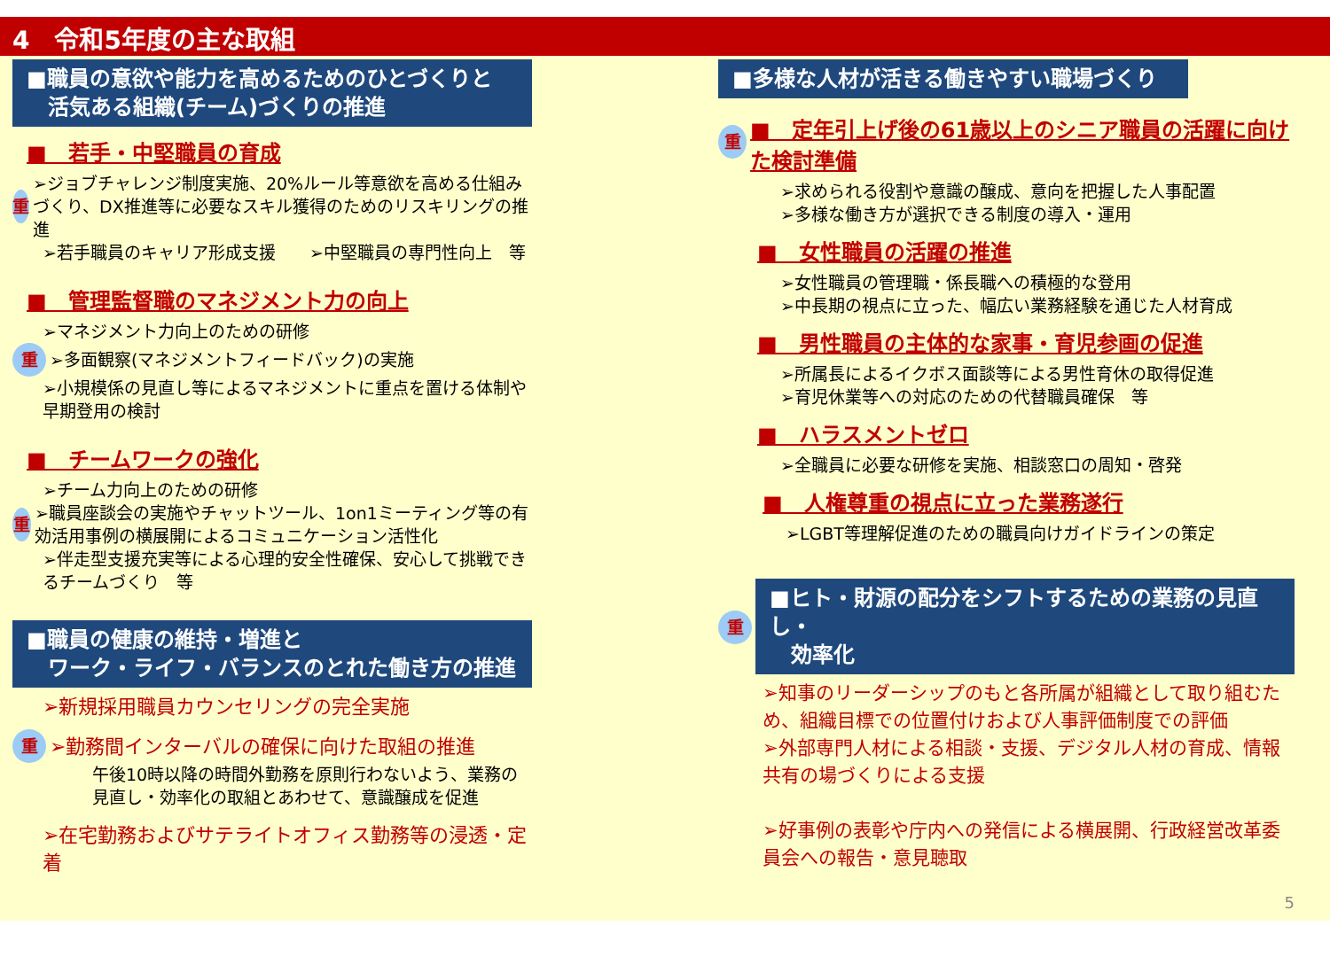4　令和5年度の主な取組
■職員の意欲や能力を高めるためのひとづくりと
　活気ある組織(チーム)づくりの推進
■　若手・中堅職員の育成
重
➢ジョブチャレンジ制度実施、20%ルール等意欲を高める仕組みづくり、DX推進等に必要なスキル獲得のためのリスキリングの推進
➢若手職員のキャリア形成支援　　➢中堅職員の専門性向上　等
■　管理監督職のマネジメント力の向上
➢マネジメント力向上のための研修
重
➢多面観察(マネジメントフィードバック)の実施
➢小規模係の見直し等によるマネジメントに重点を置ける体制や早期登用の検討
■　チームワークの強化
➢チーム力向上のための研修
重
➢職員座談会の実施やチャットツール、1on1ミーティング等の有効活用事例の横展開によるコミュニケーション活性化
➢伴走型支援充実等による心理的安全性確保、安心して挑戦できるチームづくり　等
■職員の健康の維持・増進と
　ワーク・ライフ・バランスのとれた働き方の推進
➢新規採用職員カウンセリングの完全実施
重
➢勤務間インターバルの確保に向けた取組の推進
午後10時以降の時間外勤務を原則行わないよう、業務の見直し・効率化の取組とあわせて、意識醸成を促進
➢在宅勤務およびサテライトオフィス勤務等の浸透・定着
■多様な人材が活きる働きやすい職場づくり
重
■　定年引上げ後の61歳以上のシニア職員の活躍に向けた検討準備
➢求められる役割や意識の醸成、意向を把握した人事配置
➢多様な働き方が選択できる制度の導入・運用
■　女性職員の活躍の推進
➢女性職員の管理職・係長職への積極的な登用
➢中長期の視点に立った、幅広い業務経験を通じた人材育成
■　男性職員の主体的な家事・育児参画の促進
➢所属長によるイクボス面談等による男性育休の取得促進
➢育児休業等への対応のための代替職員確保　等
■　ハラスメントゼロ
➢全職員に必要な研修を実施、相談窓口の周知・啓発
■　人権尊重の視点に立った業務遂行
➢LGBT等理解促進のための職員向けガイドラインの策定
重
■ヒト・財源の配分をシフトするための業務の見直し・
　効率化
➢知事のリーダーシップのもと各所属が組織として取り組むため、組織目標での位置付けおよび人事評価制度での評価
➢外部専門人材による相談・支援、デジタル人材の育成、情報共有の場づくりによる支援
➢好事例の表彰や庁内への発信による横展開、行政経営改革委員会への報告・意見聴取
5